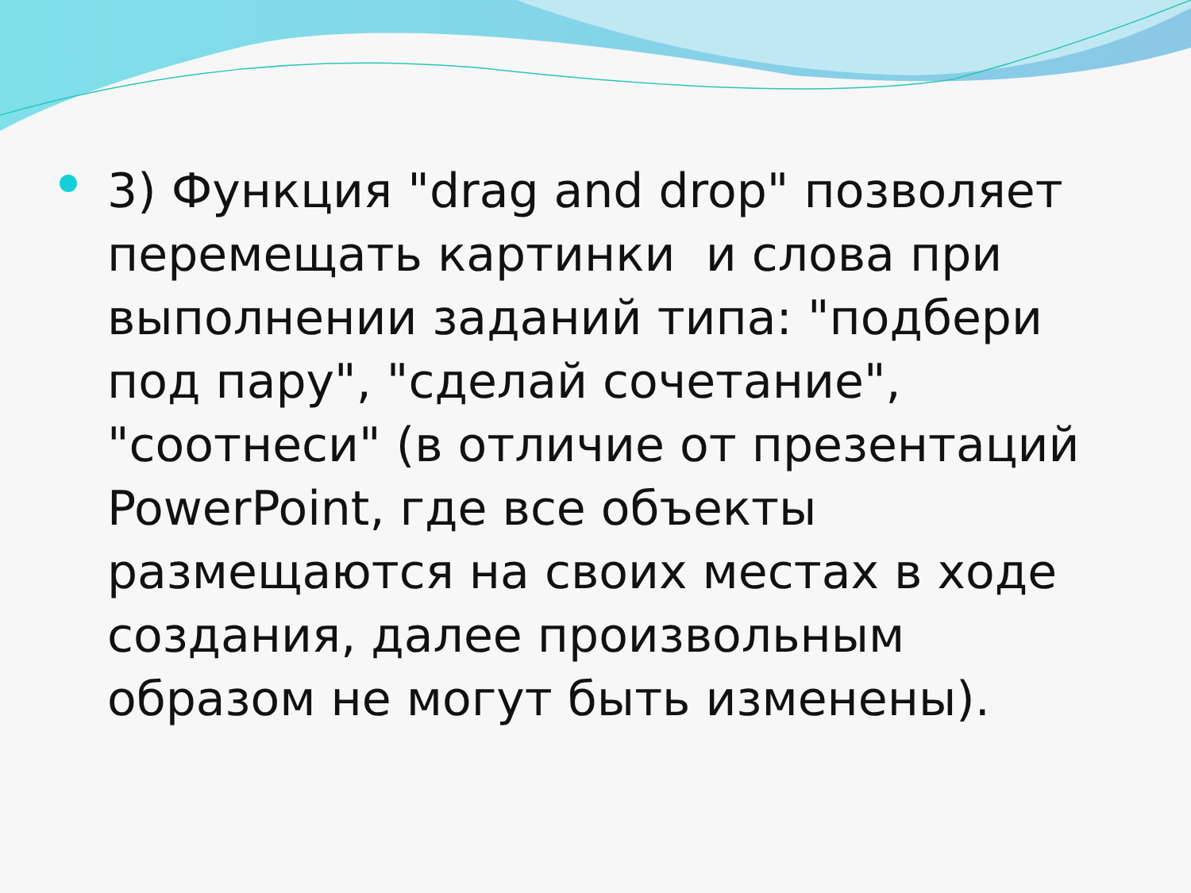3) Функция "drag and drop" позволяет перемещать картинки и слова при выполнении заданий типа: "подбери под пару", "сделай сочетание", "соотнеси" (в отличие от презентаций PowerPoint, где все объекты размещаются на своих местах в ходе создания, далее произвольным образом не могут быть изменены).